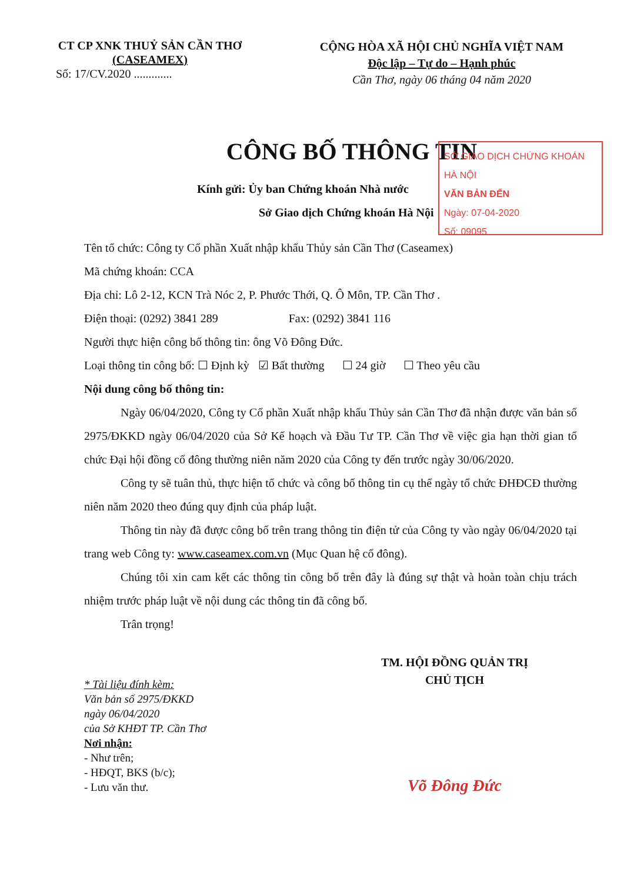CT CP XNK THUỶ SẢN CẦN THƠ
(CASEAMEX)
Số: 17/CV.2020 .............
CỘNG HÒA XÃ HỘI CHỦ NGHĨA VIỆT NAM
Độc lập – Tự do – Hạnh phúc
Cần Thơ, ngày 06 tháng 04 năm 2020
CÔNG BỐ THÔNG TIN
SỞ GIAO DỊCH CHỨNG KHOÁN HÀ NỘI
VĂN BẢN ĐẾN
Ngày: 07-04-2020
Số: 09095
Kính gửi: Ủy ban Chứng khoán Nhà nước
Sở Giao dịch Chứng khoán Hà Nội
Tên tổ chức: Công ty Cổ phần Xuất nhập khẩu Thủy sản Cần Thơ (Caseamex)
Mã chứng khoán: CCA
Địa chỉ: Lô 2-12, KCN Trà Nóc 2, P. Phước Thới, Q. Ô Môn, TP. Cần Thơ .
Điện thoại: (0292) 3841 289 Fax: (0292) 3841 116
Người thực hiện công bố thông tin: ông Võ Đông Đức.
Loại thông tin công bố: ☐ Định kỳ ☑ Bất thường ☐ 24 giờ ☐ Theo yêu cầu
Nội dung công bố thông tin:
Ngày 06/04/2020, Công ty Cổ phần Xuất nhập khẩu Thủy sản Cần Thơ đã nhận được văn bản số 2975/ĐKKD ngày 06/04/2020 của Sở Kế hoạch và Đầu Tư TP. Cần Thơ về việc gia hạn thời gian tổ chức Đại hội đồng cổ đông thường niên năm 2020 của Công ty đến trước ngày 30/06/2020.
Công ty sẽ tuân thủ, thực hiện tổ chức và công bố thông tin cụ thể ngày tổ chức ĐHĐCĐ thường niên năm 2020 theo đúng quy định của pháp luật.
Thông tin này đã được công bố trên trang thông tin điện tử của Công ty vào ngày 06/04/2020 tại trang web Công ty: www.caseamex.com.vn (Mục Quan hệ cổ đông).
Chúng tôi xin cam kết các thông tin công bố trên đây là đúng sự thật và hoàn toàn chịu trách nhiệm trước pháp luật về nội dung các thông tin đã công bố.
Trân trọng!
* Tài liệu đính kèm:
Văn bản số 2975/ĐKKD
ngày 06/04/2020
của Sở KHĐT TP. Cần Thơ
Nơi nhận:
- Như trên;
- HĐQT, BKS (b/c);
- Lưu văn thư.
TM. HỘI ĐỒNG QUẢN TRỊ
CHỦ TỊCH
Võ Đông Đức